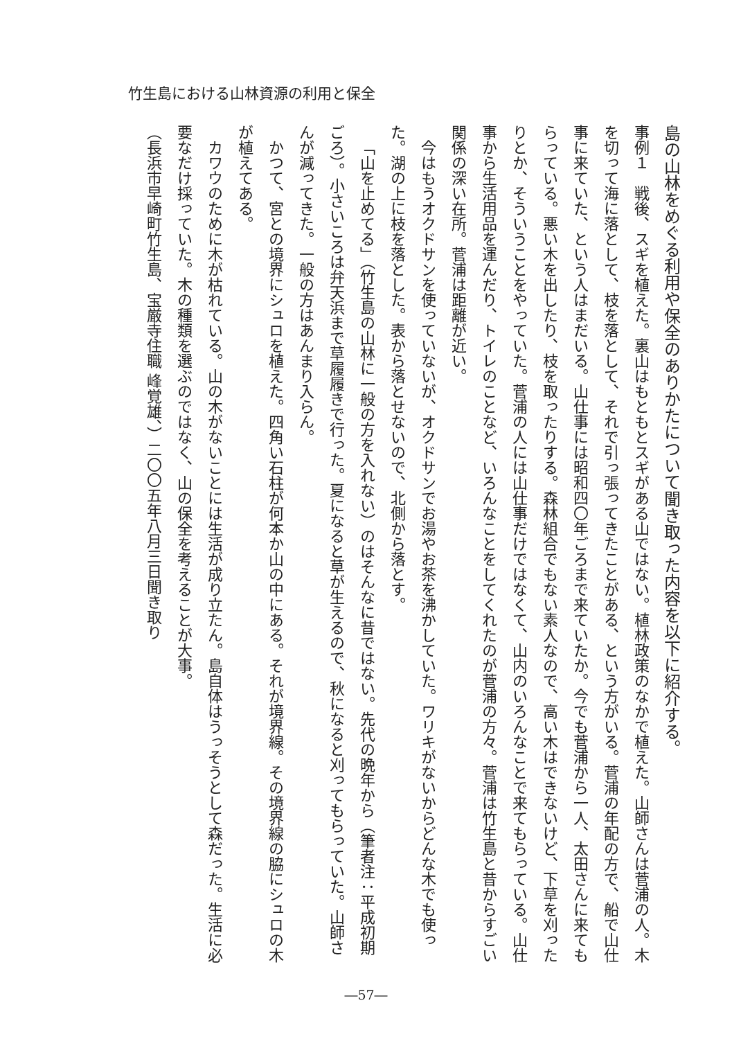竹生島における山林資源の利用と保全
島の山林をめぐる利用や保全のありかたについて聞き取った内容を以下に紹介する。
事例１　戦後、スギを植えた。裏山はもともとスギがある山ではない。植林政策のなかで植えた。山師さんは菅浦の人。木を切って海に落として、枝を落として、それで引っ張ってきたことがある、という方がいる。菅浦の年配の方で、船で山仕事に来ていた、という人はまだいる。山仕事には昭和四〇年ごろまで来ていたか。今でも菅浦から一人、太田さんに来てもらっている。悪い木を出したり、枝を取ったりする。森林組合でもない素人なので、高い木はできないけど、下草を刈ったりとか、そういうことをやっていた。菅浦の人には山仕事だけではなくて、山内のいろんなことで来てもらっている。山仕事から生活用品を運んだり、トイレのことなど、いろんなことをしてくれたのが菅浦の方々。菅浦は竹生島と昔からすごい関係の深い在所。菅浦は距離が近い。
今はもうオクドサンを使っていないが、オクドサンでお湯やお茶を沸かしていた。ワリキがないからどんな木でも使った。湖の上に枝を落とした。表から落とせないので、北側から落とす。
「山を止めてる」（竹生島の山林に一般の方を入れない）のはそんなに昔ではない。先代の晩年から（筆者注：平成初期ごろ）。小さいころは弁天浜まで草履履きで行った。夏になると草が生えるので、秋になると刈ってもらっていた。山師さんが減ってきた。一般の方はあんまり入らん。
かつて、宮との境界にシュロを植えた。四角い石柱が何本か山の中にある。それが境界線。その境界線の脇にシュロの木が植えてある。
カワウのために木が枯れている。山の木がないことには生活が成り立たん。島自体はうっそうとして森だった。生活に必要なだけ採っていた。木の種類を選ぶのではなく、山の保全を考えることが大事。
（長浜市早崎町竹生島、宝厳寺住職 峰覚雄、）二〇〇五年八月三日聞き取り
―57―